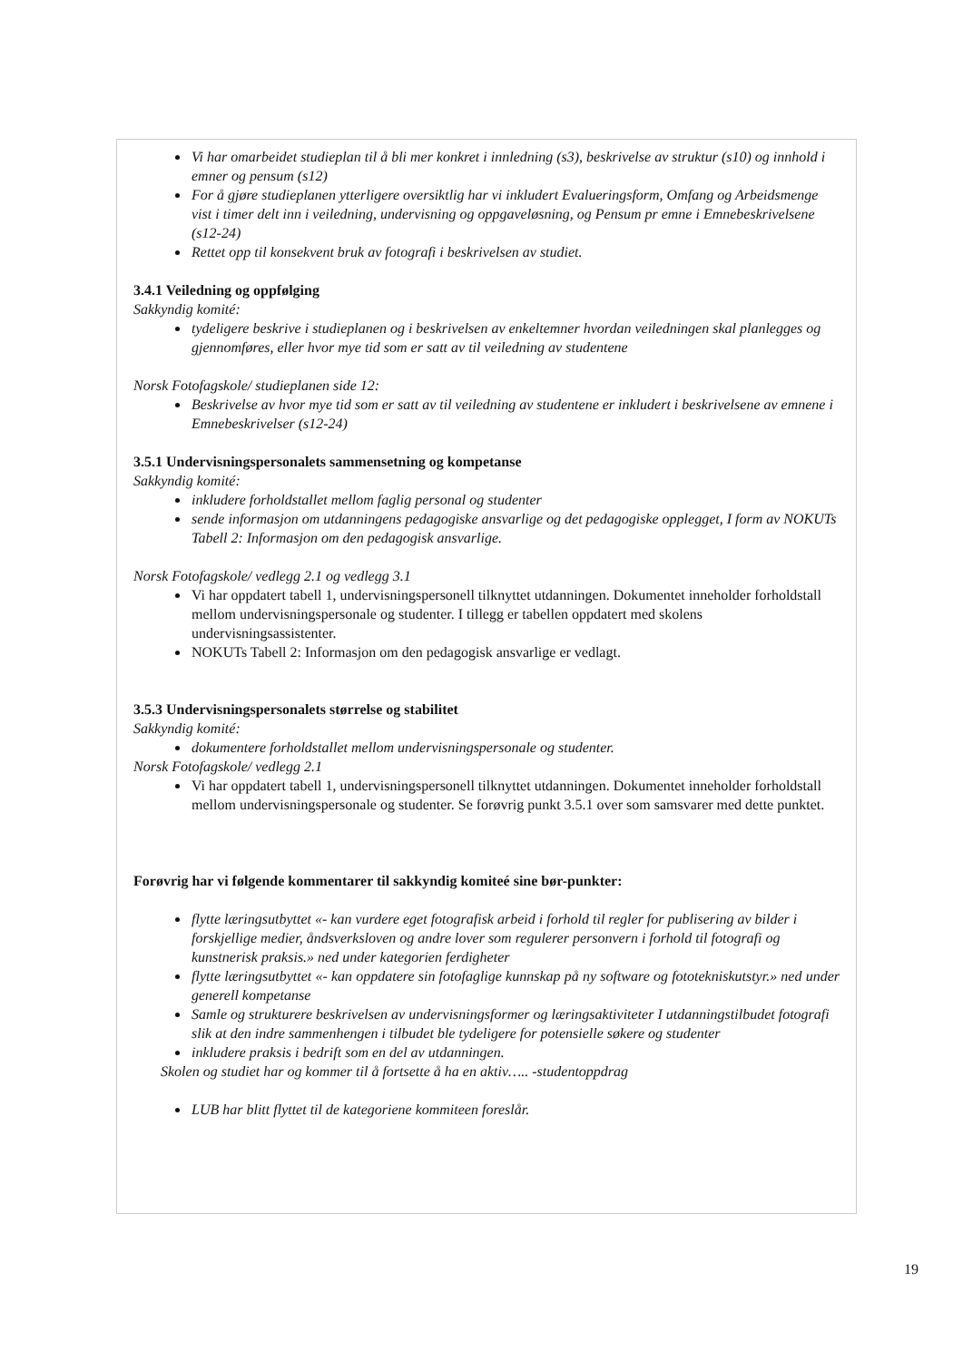Vi har omarbeidet studieplan til å bli mer konkret i innledning (s3), beskrivelse av struktur (s10) og innhold i emner og pensum (s12)
For å gjøre studieplanen ytterligere oversiktlig har vi inkludert Evalueringsform, Omfang og Arbeidsmenge vist i timer delt inn i veiledning, undervisning og oppgaveløsning, og Pensum pr emne i Emnebeskrivelsene (s12-24)
Rettet opp til konsekvent bruk av fotografi i beskrivelsen av studiet.
3.4.1 Veiledning og oppfølging
Sakkyndig komité:
tydeligere beskrive i studieplanen og i beskrivelsen av enkeltemner hvordan veiledningen skal planlegges og gjennomføres, eller hvor mye tid som er satt av til veiledning av studentene
Norsk Fotofagskole/ studieplanen side 12:
Beskrivelse av hvor mye tid som er satt av til veiledning av studentene er inkludert i beskrivelsene av emnene i Emnebeskrivelser (s12-24)
3.5.1 Undervisningspersonalets sammensetning og kompetanse
Sakkyndig komité:
inkludere forholdstallet mellom faglig personal og studenter
sende informasjon om utdanningens pedagogiske ansvarlige og det pedagogiske opplegget, I form av NOKUTs Tabell 2: Informasjon om den pedagogisk ansvarlige.
Norsk Fotofagskole/ vedlegg 2.1 og vedlegg 3.1
Vi har oppdatert tabell 1, undervisningspersonell tilknyttet utdanningen. Dokumentet inneholder forholdstall mellom undervisningspersonale og studenter. I tillegg er tabellen oppdatert med skolens undervisningsassistenter.
NOKUTs Tabell 2: Informasjon om den pedagogisk ansvarlige er vedlagt.
3.5.3 Undervisningspersonalets størrelse og stabilitet
Sakkyndig komité:
dokumentere forholdstallet mellom undervisningspersonale og studenter.
Norsk Fotofagskole/ vedlegg 2.1
Vi har oppdatert tabell 1, undervisningspersonell tilknyttet utdanningen. Dokumentet inneholder forholdstall mellom undervisningspersonale og studenter. Se forøvrig punkt 3.5.1 over som samsvarer med dette punktet.
Forøvrig har vi følgende kommentarer til sakkyndig komiteé sine bør-punkter:
flytte læringsutbyttet «- kan vurdere eget fotografisk arbeid i forhold til regler for publisering av bilder i forskjellige medier, åndsverksloven og andre lover som regulerer personvern i forhold til fotografi og kunstnerisk praksis.» ned under kategorien ferdigheter
flytte læringsutbyttet «- kan oppdatere sin fotofaglige kunnskap på ny software og fototekniskutstyr.» ned under generell kompetanse
Samle og strukturere beskrivelsen av undervisningsformer og læringsaktiviteter I utdanningstilbudet fotografi slik at den indre sammenhengen i tilbudet ble tydeligere for potensielle søkere og studenter
inkludere praksis i bedrift som en del av utdanningen.
Skolen og studiet har og kommer til å fortsette å ha en aktiv….. -studentoppdrag
LUB har blitt flyttet til de kategoriene kommiteen foreslår.
19